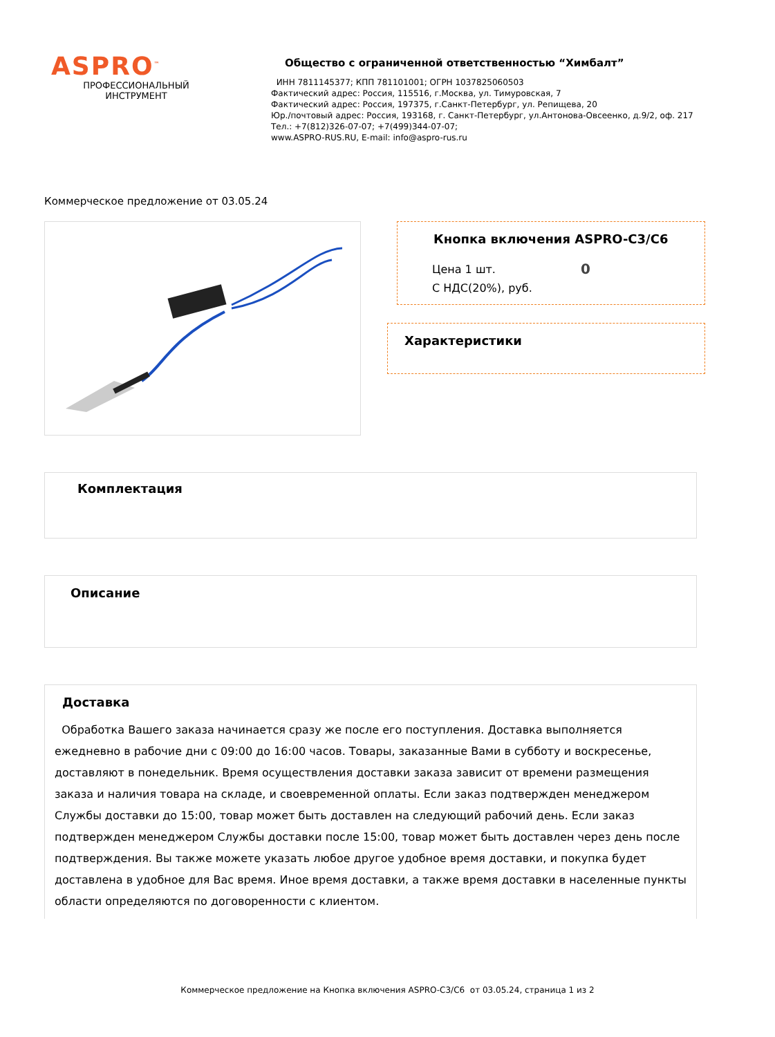ASPRO<sup>™</sup>
ПРОФЕССИОНАЛЬНЫЙ
ИНСТРУМЕНТ
Общество с ограниченной ответственностью “Химбалт”
ИНН 7811145377; КПП 781101001; ОГРН 1037825060503
Фактический адрес: Россия, 115516, г.Москва, ул. Тимуровская, 7
Фактический адрес: Россия, 197375, г.Санкт-Петербург, ул. Репищева, 20
Юр./почтовый адрес: Россия, 193168, г. Санкт-Петербург, ул.Антонова-Овсеенко, д.9/2, оф. 217
Тел.: +7(812)326-07-07; +7(499)344-07-07;
www.ASPRO-RUS.RU, E-mail: info@aspro-rus.ru
Коммерческое предложение от 03.05.24
Кнопка включения ASPRO-C3/C6
Цена 1 шт.
С НДС(20%), руб.
0
Характеристики
Комплектация
Описание
Доставка
Обработка Вашего заказа начинается сразу же после его поступления. Доставка выполняется ежедневно в рабочие дни с 09:00 до 16:00 часов. Товары, заказанные Вами в субботу и воскресенье, доставляют в понедельник. Время осуществления доставки заказа зависит от времени размещения заказа и наличия товара на складе, и своевременной оплаты. Если заказ подтвержден менеджером Службы доставки до 15:00, товар может быть доставлен на следующий рабочий день. Если заказ подтвержден менеджером Службы доставки после 15:00, товар может быть доставлен через день после подтверждения. Вы также можете указать любое другое удобное время доставки, и покупка будет доставлена в удобное для Вас время. Иное время доставки, а также время доставки в населенные пункты области определяются по договоренности с клиентом.
Коммерческое предложение на Кнопка включения ASPRO-C3/C6 от 03.05.24, страница 1 из 2